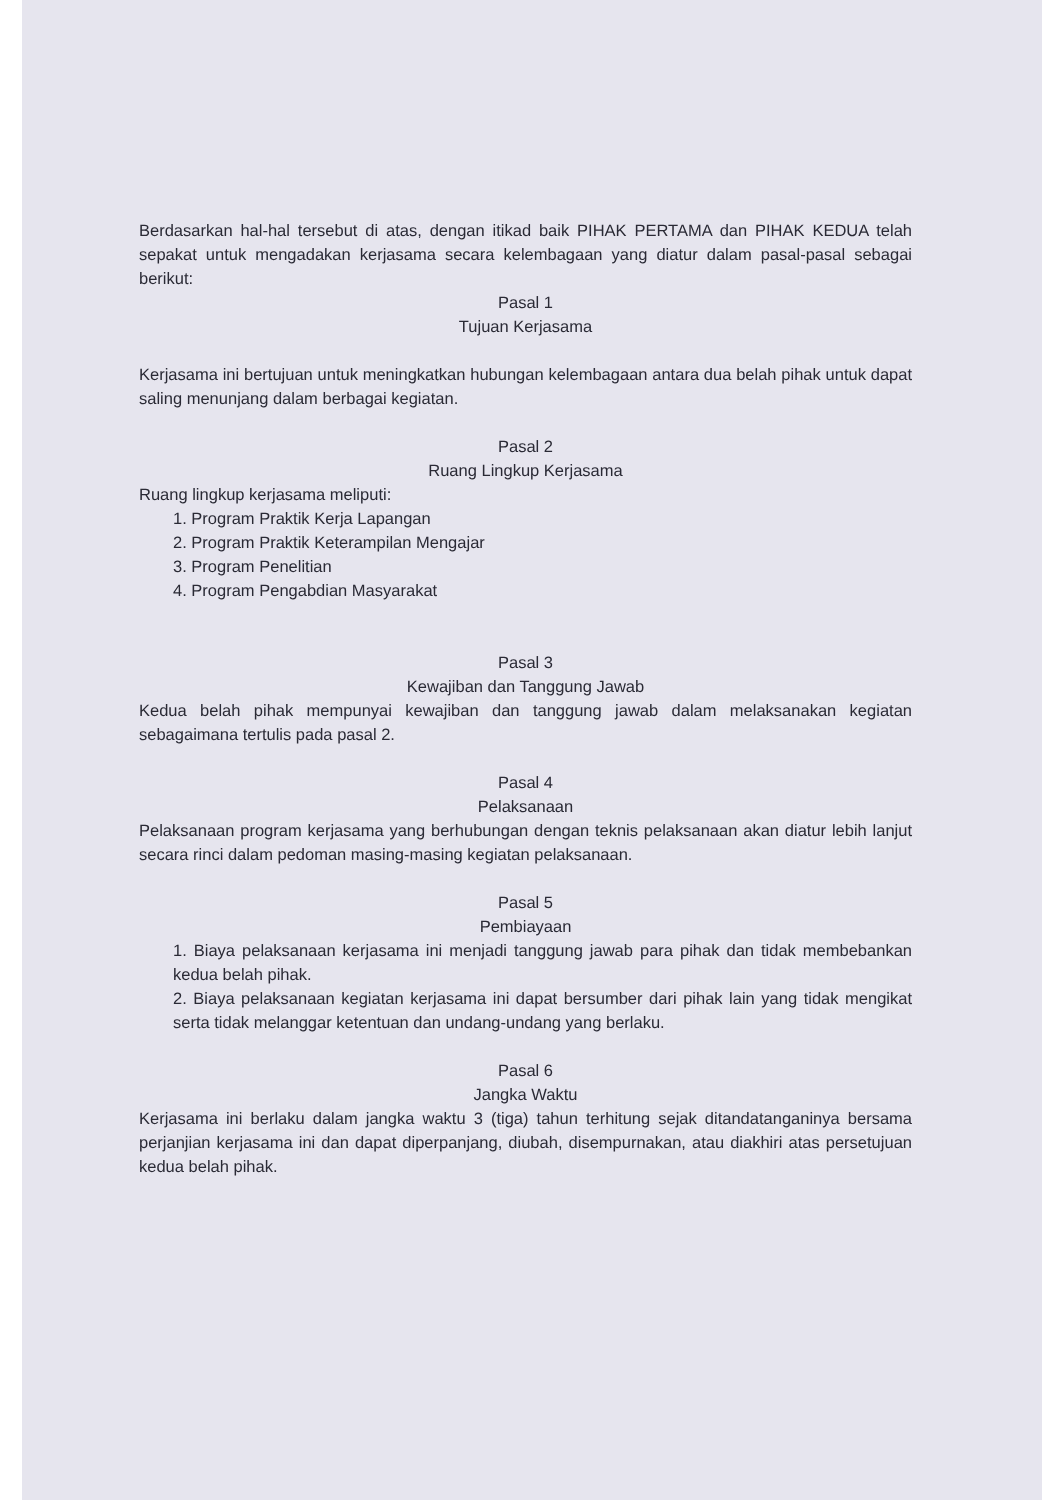Berdasarkan hal-hal tersebut di atas, dengan itikad baik PIHAK PERTAMA dan PIHAK KEDUA telah sepakat untuk mengadakan kerjasama secara kelembagaan yang diatur dalam pasal-pasal sebagai berikut:
Pasal 1
Tujuan Kerjasama
Kerjasama ini bertujuan untuk meningkatkan hubungan kelembagaan antara dua belah pihak untuk dapat saling menunjang dalam berbagai kegiatan.
Pasal 2
Ruang Lingkup Kerjasama
Ruang lingkup kerjasama meliputi:
1. Program Praktik Kerja Lapangan
2. Program Praktik Keterampilan Mengajar
3. Program Penelitian
4. Program Pengabdian Masyarakat
Pasal 3
Kewajiban dan Tanggung Jawab
Kedua belah pihak mempunyai kewajiban dan tanggung jawab dalam melaksanakan kegiatan sebagaimana tertulis pada pasal 2.
Pasal 4
Pelaksanaan
Pelaksanaan program kerjasama yang berhubungan dengan teknis pelaksanaan akan diatur lebih lanjut secara rinci dalam pedoman masing-masing kegiatan pelaksanaan.
Pasal 5
Pembiayaan
1. Biaya pelaksanaan kerjasama ini menjadi tanggung jawab para pihak dan tidak membebankan kedua belah pihak.
2. Biaya pelaksanaan kegiatan kerjasama ini dapat bersumber dari pihak lain yang tidak mengikat serta tidak melanggar ketentuan dan undang-undang yang berlaku.
Pasal 6
Jangka Waktu
Kerjasama ini berlaku dalam jangka waktu 3 (tiga) tahun terhitung sejak ditandatanganinya bersama perjanjian kerjasama ini dan dapat diperpanjang, diubah, disempurnakan, atau diakhiri atas persetujuan kedua belah pihak.